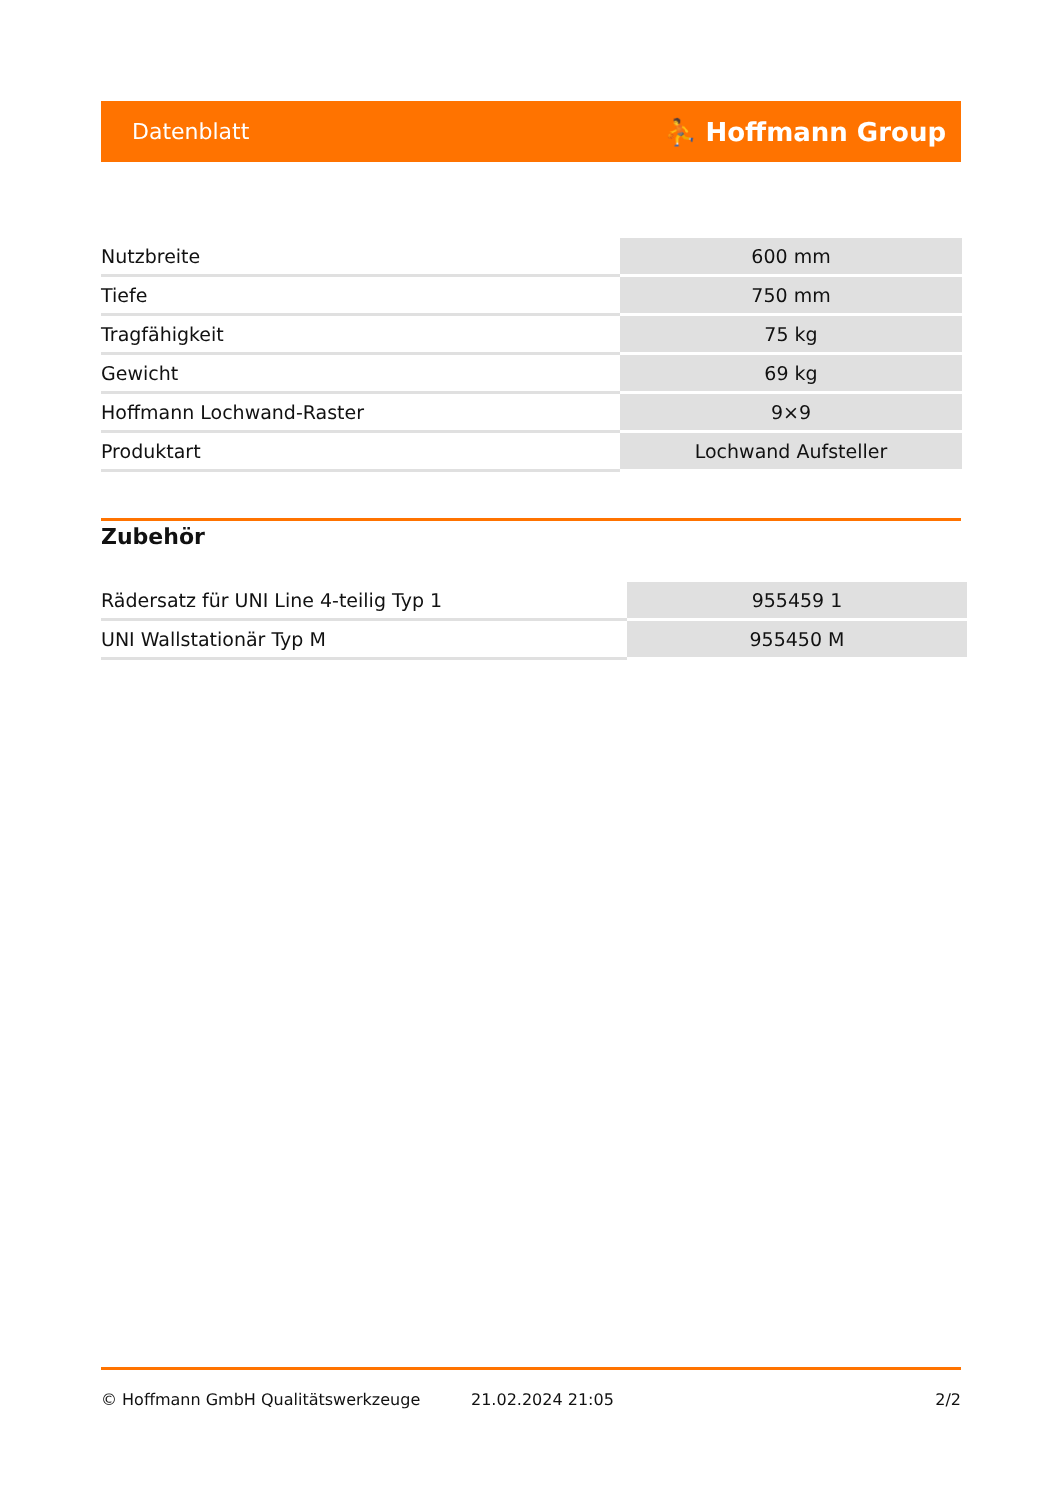Datenblatt ⛹ Hoffmann Group
| Nutzbreite | 600 mm |
| Tiefe | 750 mm |
| Tragfähigkeit | 75 kg |
| Gewicht | 69 kg |
| Hoffmann Lochwand-Raster | 9×9 |
| Produktart | Lochwand Aufsteller |
Zubehör
| Rädersatz für UNI Line 4-teilig Typ 1 | 955459 1 |
| UNI Wallstationär Typ M | 955450 M |
© Hoffmann GmbH Qualitätswerkzeuge 21.02.2024 21:05 2/2